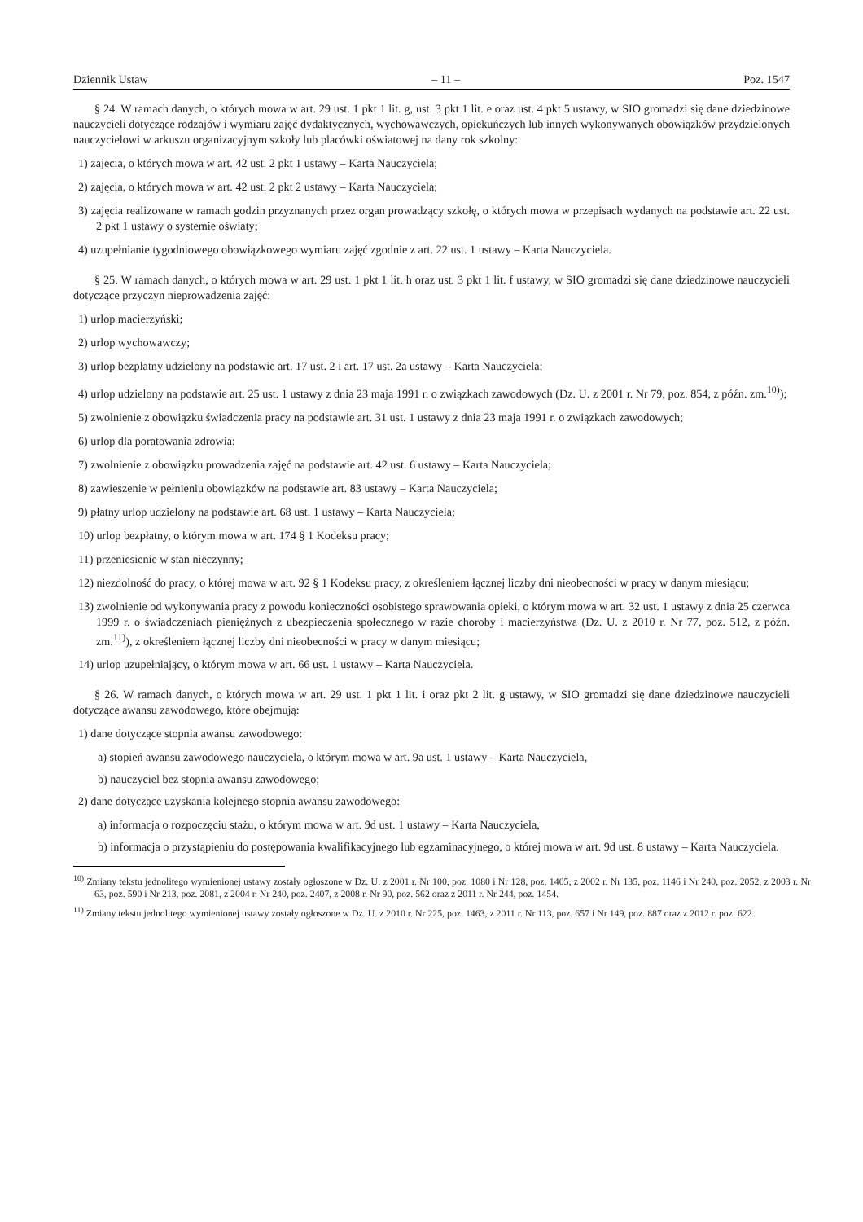Dziennik Ustaw – 11 – Poz. 1547
§ 24. W ramach danych, o których mowa w art. 29 ust. 1 pkt 1 lit. g, ust. 3 pkt 1 lit. e oraz ust. 4 pkt 5 ustawy, w SIO gromadzi się dane dziedzinowe nauczycieli dotyczące rodzajów i wymiaru zajęć dydaktycznych, wychowawczych, opiekuńczych lub innych wykonywanych obowiązków przydzielonych nauczycielowi w arkuszu organizacyjnym szkoły lub placówki oświatowej na dany rok szkolny:
1) zajęcia, o których mowa w art. 42 ust. 2 pkt 1 ustawy – Karta Nauczyciela;
2) zajęcia, o których mowa w art. 42 ust. 2 pkt 2 ustawy – Karta Nauczyciela;
3) zajęcia realizowane w ramach godzin przyznanych przez organ prowadzący szkołę, o których mowa w przepisach wydanych na podstawie art. 22 ust. 2 pkt 1 ustawy o systemie oświaty;
4) uzupełnianie tygodniowego obowiązkowego wymiaru zajęć zgodnie z art. 22 ust. 1 ustawy – Karta Nauczyciela.
§ 25. W ramach danych, o których mowa w art. 29 ust. 1 pkt 1 lit. h oraz ust. 3 pkt 1 lit. f ustawy, w SIO gromadzi się dane dziedzinowe nauczycieli dotyczące przyczyn nieprowadzenia zajęć:
1) urlop macierzyński;
2) urlop wychowawczy;
3) urlop bezpłatny udzielony na podstawie art. 17 ust. 2 i art. 17 ust. 2a ustawy – Karta Nauczyciela;
4) urlop udzielony na podstawie art. 25 ust. 1 ustawy z dnia 23 maja 1991 r. o związkach zawodowych (Dz. U. z 2001 r. Nr 79, poz. 854, z późn. zm.<sup>10)</sup>);
5) zwolnienie z obowiązku świadczenia pracy na podstawie art. 31 ust. 1 ustawy z dnia 23 maja 1991 r. o związkach zawodowych;
6) urlop dla poratowania zdrowia;
7) zwolnienie z obowiązku prowadzenia zajęć na podstawie art. 42 ust. 6 ustawy – Karta Nauczyciela;
8) zawieszenie w pełnieniu obowiązków na podstawie art. 83 ustawy – Karta Nauczyciela;
9) płatny urlop udzielony na podstawie art. 68 ust. 1 ustawy – Karta Nauczyciela;
10) urlop bezpłatny, o którym mowa w art. 174 § 1 Kodeksu pracy;
11) przeniesienie w stan nieczynny;
12) niezdolność do pracy, o której mowa w art. 92 § 1 Kodeksu pracy, z określeniem łącznej liczby dni nieobecności w pracy w danym miesiącu;
13) zwolnienie od wykonywania pracy z powodu konieczności osobistego sprawowania opieki, o którym mowa w art. 32 ust. 1 ustawy z dnia 25 czerwca 1999 r. o świadczeniach pieniężnych z ubezpieczenia społecznego w razie choroby i macierzyństwa (Dz. U. z 2010 r. Nr 77, poz. 512, z późn. zm.<sup>11)</sup>), z określeniem łącznej liczby dni nieobecności w pracy w danym miesiącu;
14) urlop uzupełniający, o którym mowa w art. 66 ust. 1 ustawy – Karta Nauczyciela.
§ 26. W ramach danych, o których mowa w art. 29 ust. 1 pkt 1 lit. i oraz pkt 2 lit. g ustawy, w SIO gromadzi się dane dziedzinowe nauczycieli dotyczące awansu zawodowego, które obejmują:
1) dane dotyczące stopnia awansu zawodowego:
a) stopień awansu zawodowego nauczyciela, o którym mowa w art. 9a ust. 1 ustawy – Karta Nauczyciela,
b) nauczyciel bez stopnia awansu zawodowego;
2) dane dotyczące uzyskania kolejnego stopnia awansu zawodowego:
a) informacja o rozpoczęciu stażu, o którym mowa w art. 9d ust. 1 ustawy – Karta Nauczyciela,
b) informacja o przystąpieniu do postępowania kwalifikacyjnego lub egzaminacyjnego, o której mowa w art. 9d ust. 8 ustawy – Karta Nauczyciela.
<sup>10)</sup> Zmiany tekstu jednolitego wymienionej ustawy zostały ogłoszone w Dz. U. z 2001 r. Nr 100, poz. 1080 i Nr 128, poz. 1405, z 2002 r. Nr 135, poz. 1146 i Nr 240, poz. 2052, z 2003 r. Nr 63, poz. 590 i Nr 213, poz. 2081, z 2004 r. Nr 240, poz. 2407, z 2008 r. Nr 90, poz. 562 oraz z 2011 r. Nr 244, poz. 1454.
<sup>11)</sup> Zmiany tekstu jednolitego wymienionej ustawy zostały ogłoszone w Dz. U. z 2010 r. Nr 225, poz. 1463, z 2011 r. Nr 113, poz. 657 i Nr 149, poz. 887 oraz z 2012 r. poz. 622.